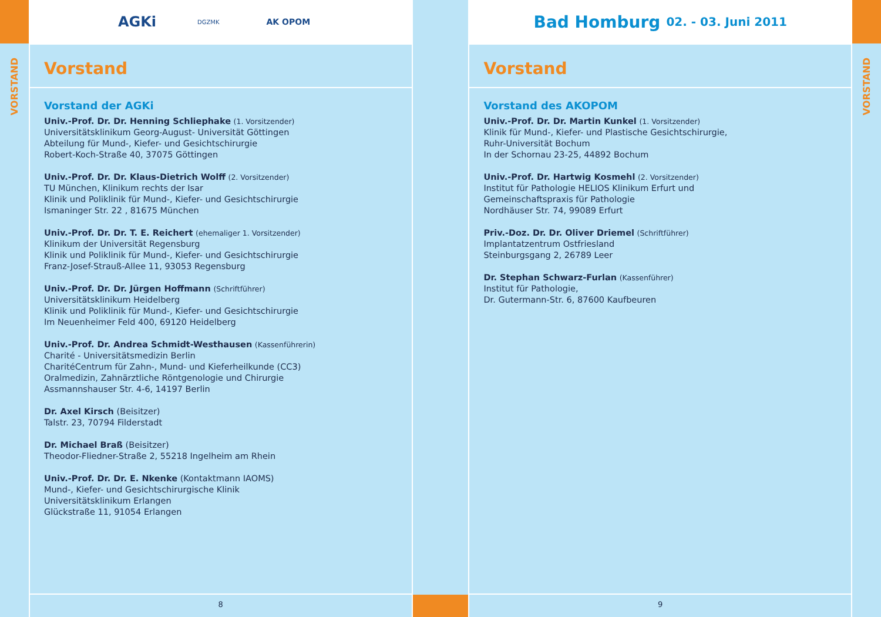VORSTAND
AGKi DGZMK AK OPOM
Vorstand
Vorstand der AGKi
Univ.-Prof. Dr. Dr. Henning Schliephake (1. Vorsitzender)
Universitätsklinikum Georg-August- Universität Göttingen
Abteilung für Mund-, Kiefer- und Gesichtschirurgie
Robert-Koch-Straße 40, 37075 Göttingen
Univ.-Prof. Dr. Dr. Klaus-Dietrich Wolff (2. Vorsitzender)
TU München, Klinikum rechts der Isar
Klinik und Poliklinik für Mund-, Kiefer- und Gesichtschirurgie
Ismaninger Str. 22 , 81675 München
Univ.-Prof. Dr. Dr. T. E. Reichert (ehemaliger 1. Vorsitzender)
Klinikum der Universität Regensburg
Klinik und Poliklinik für Mund-, Kiefer- und Gesichtschirurgie
Franz-Josef-Strauß-Allee 11, 93053 Regensburg
Univ.-Prof. Dr. Dr. Jürgen Hoffmann (Schriftführer)
Universitätsklinikum Heidelberg
Klinik und Poliklinik für Mund-, Kiefer- und Gesichtschirurgie
Im Neuenheimer Feld 400, 69120 Heidelberg
Univ.-Prof. Dr. Andrea Schmidt-Westhausen (Kassenführerin)
Charité - Universitätsmedizin Berlin
CharitéCentrum für Zahn-, Mund- und Kieferheilkunde (CC3)
Oralmedizin, Zahnärztliche Röntgenologie und Chirurgie
Assmannshauser Str. 4-6, 14197 Berlin
Dr. Axel Kirsch (Beisitzer)
Talstr. 23, 70794 Filderstadt
Dr. Michael Braß (Beisitzer)
Theodor-Fliedner-Straße 2, 55218 Ingelheim am Rhein
Univ.-Prof. Dr. Dr. E. Nkenke (Kontaktmann IAOMS)
Mund-, Kiefer- und Gesichtschirurgische Klinik
Universitätsklinikum Erlangen
Glückstraße 11, 91054 Erlangen
8
Bad Homburg 02. - 03. Juni 2011
Vorstand
Vorstand des AKOPOM
Univ.-Prof. Dr. Dr. Martin Kunkel (1. Vorsitzender)
Klinik für Mund-, Kiefer- und Plastische Gesichtschirurgie,
Ruhr-Universität Bochum
In der Schornau 23-25, 44892 Bochum
Univ.-Prof. Dr. Hartwig Kosmehl (2. Vorsitzender)
Institut für Pathologie HELIOS Klinikum Erfurt und
Gemeinschaftspraxis für Pathologie
Nordhäuser Str. 74, 99089 Erfurt
Priv.-Doz. Dr. Dr. Oliver Driemel (Schriftführer)
Implantatzentrum Ostfriesland
Steinburgsgang 2, 26789 Leer
Dr. Stephan Schwarz-Furlan (Kassenführer)
Institut für Pathologie,
Dr. Gutermann-Str. 6, 87600 Kaufbeuren
9
VORSTAND